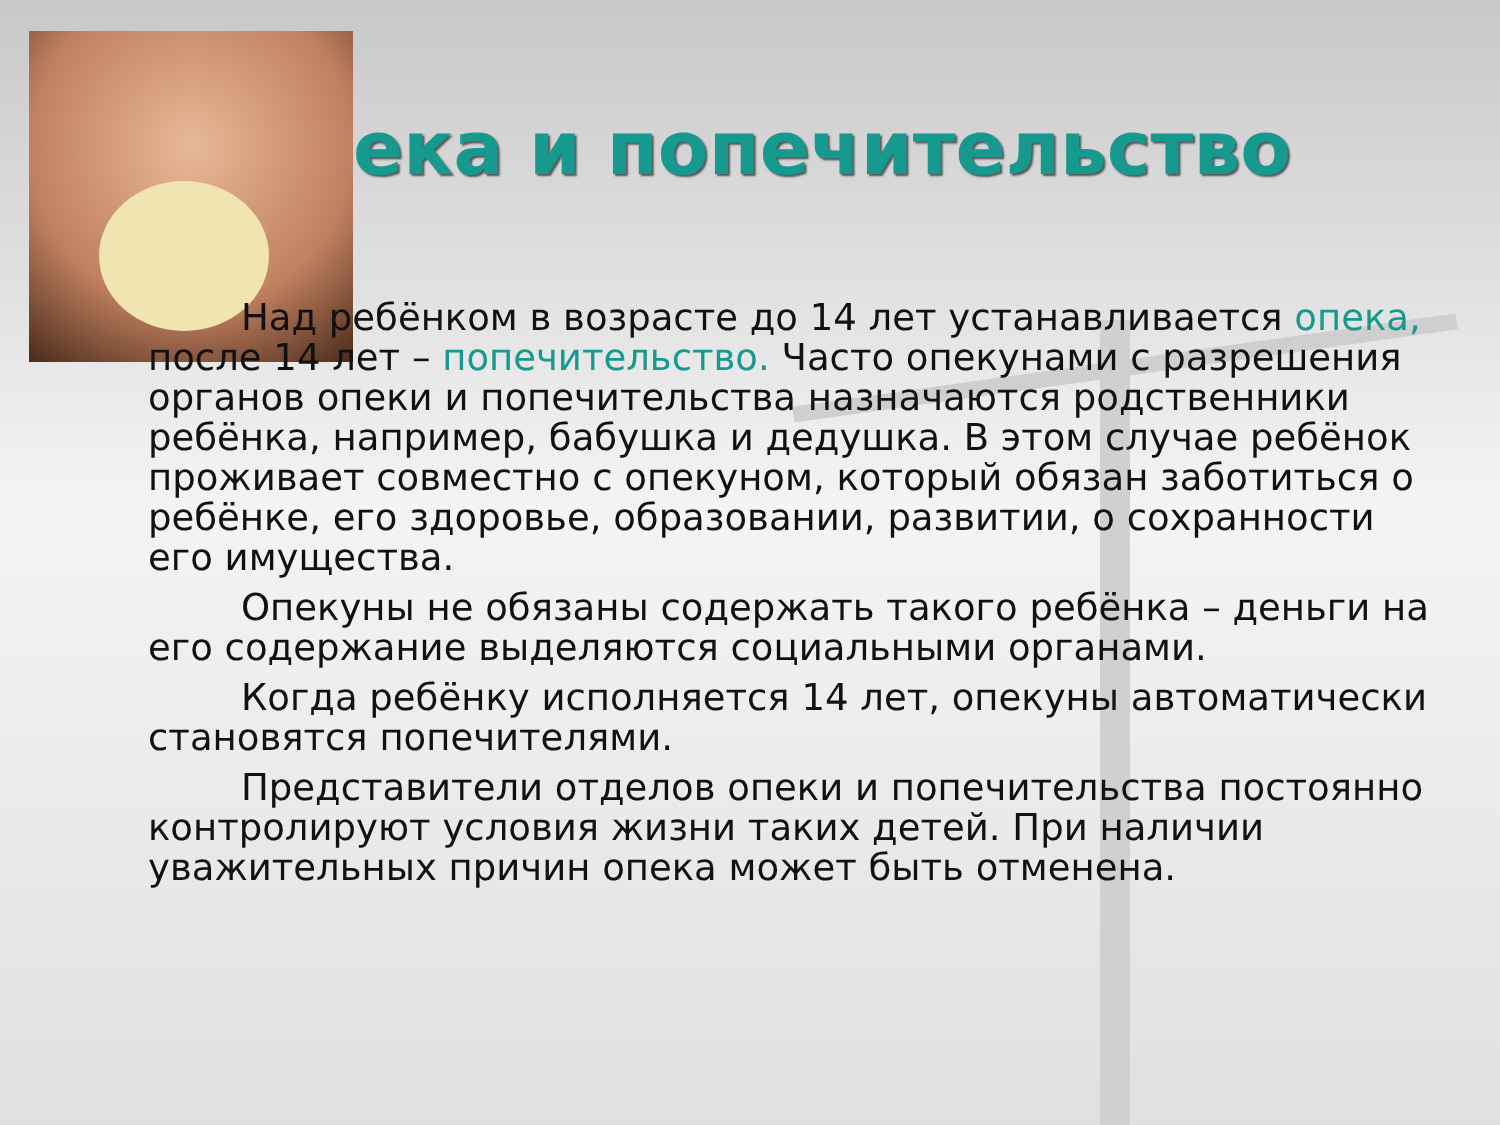ека и попечительство
Над ребёнком в возрасте до 14 лет устанавливается опека, после 14 лет – попечительство. Часто опекунами с разрешения органов опеки и попечительства назначаются родственники ребёнка, например, бабушка и дедушка. В этом случае ребёнок проживает совместно с опекуном, который обязан заботиться о ребёнке, его здоровье, образовании, развитии, о сохранности его имущества.
Опекуны не обязаны содержать такого ребёнка – деньги на его содержание выделяются социальными органами.
Когда ребёнку исполняется 14 лет, опекуны автоматически становятся попечителями.
Представители отделов опеки и попечительства постоянно контролируют условия жизни таких детей. При наличии уважительных причин опека может быть отменена.